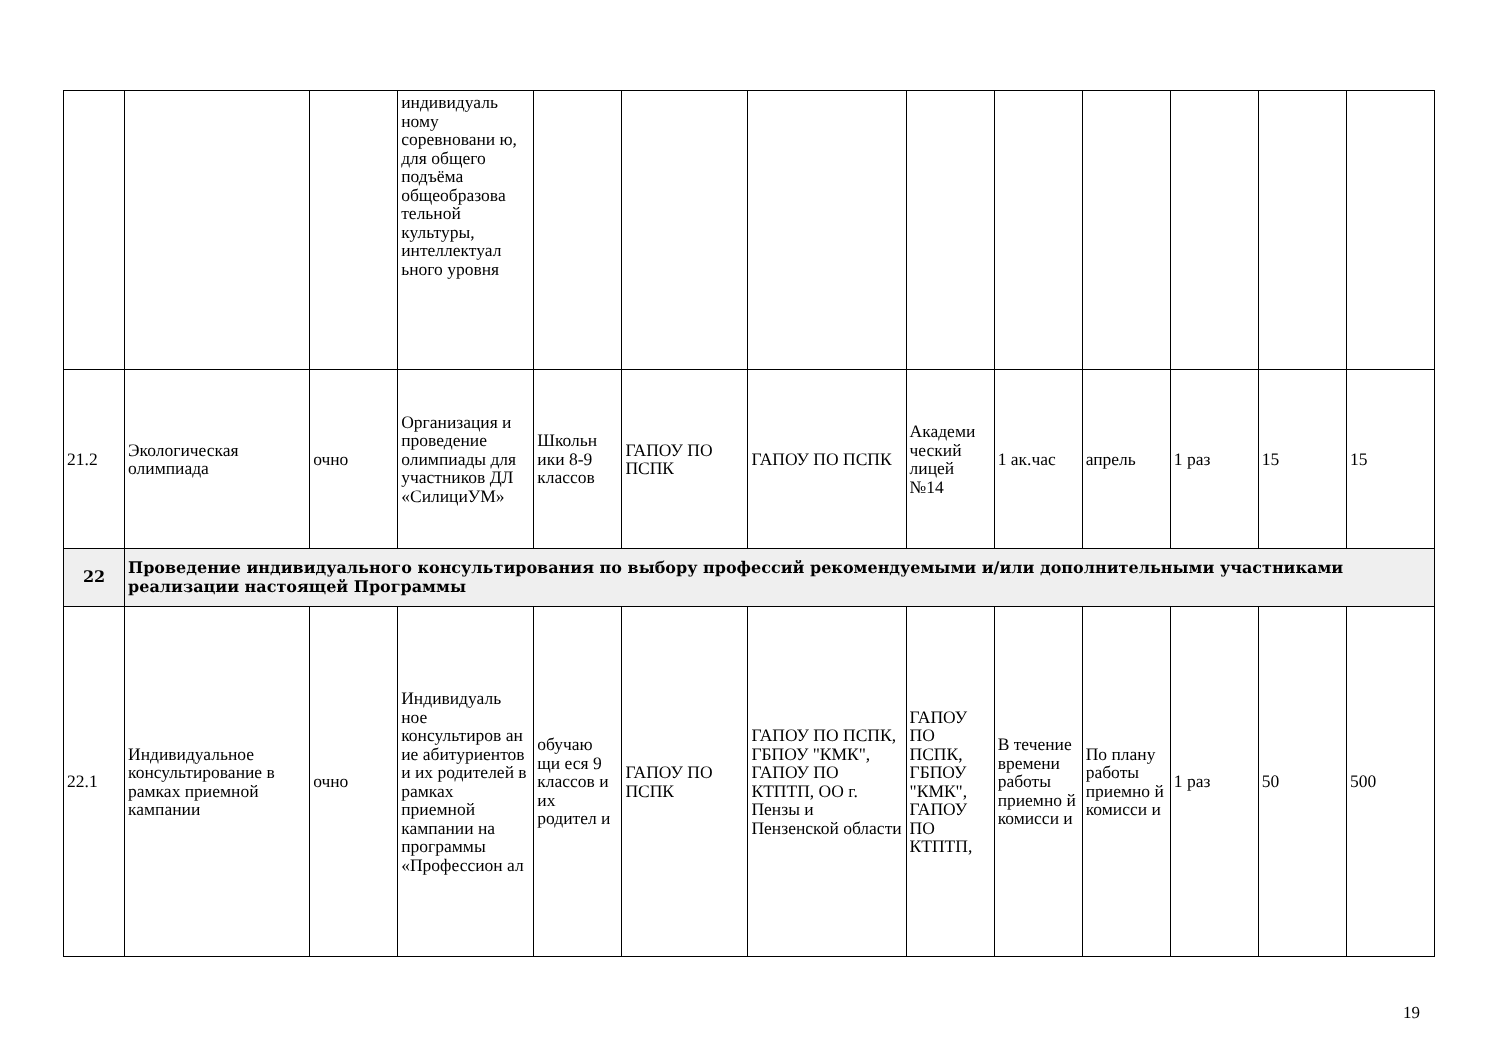| | | | индивидуаль ному соревновани ю, для общего подъёма общеобразова тельной культуры, интеллектуал ьного уровня | | | | | | | | | |
| 21.2 | Экологическая олимпиада | очно | Организация и проведение олимпиады для участников ДЛ «СилициУМ» | Школьн ики 8-9 классов | ГАПОУ ПО ПСПК | ГАПОУ ПО ПСПК | Академи ческий лицей №14 | 1 ак.час | апрель | 1 раз | 15 | 15 |
| 22 | Проведение индивидуального консультирования по выбору профессий рекомендуемыми и/или дополнительными участниками реализации настоящей Программы | | | | | | | | | | | |
| 22.1 | Индивидуальное консультирование в рамках приемной кампании | очно | Индивидуаль ное консультиров ан ие абитуриентов и их родителей в рамках приемной кампании на программы «Профессион ал | обучаю щи еся 9 классов и их родител и | ГАПОУ ПО ПСПК | ГАПОУ ПО ПСПК, ГБПОУ "КМК", ГАПОУ ПО КТПТП, ОО г. Пензы и Пензенской области | ГАПОУ ПО ПСПК, ГБПОУ "КМК", ГАПОУ ПО КТПТП, | В течение времени работы приемно й комисси и | По плану работы приемно й комисси и | 1 раз | 50 | 500 |
19